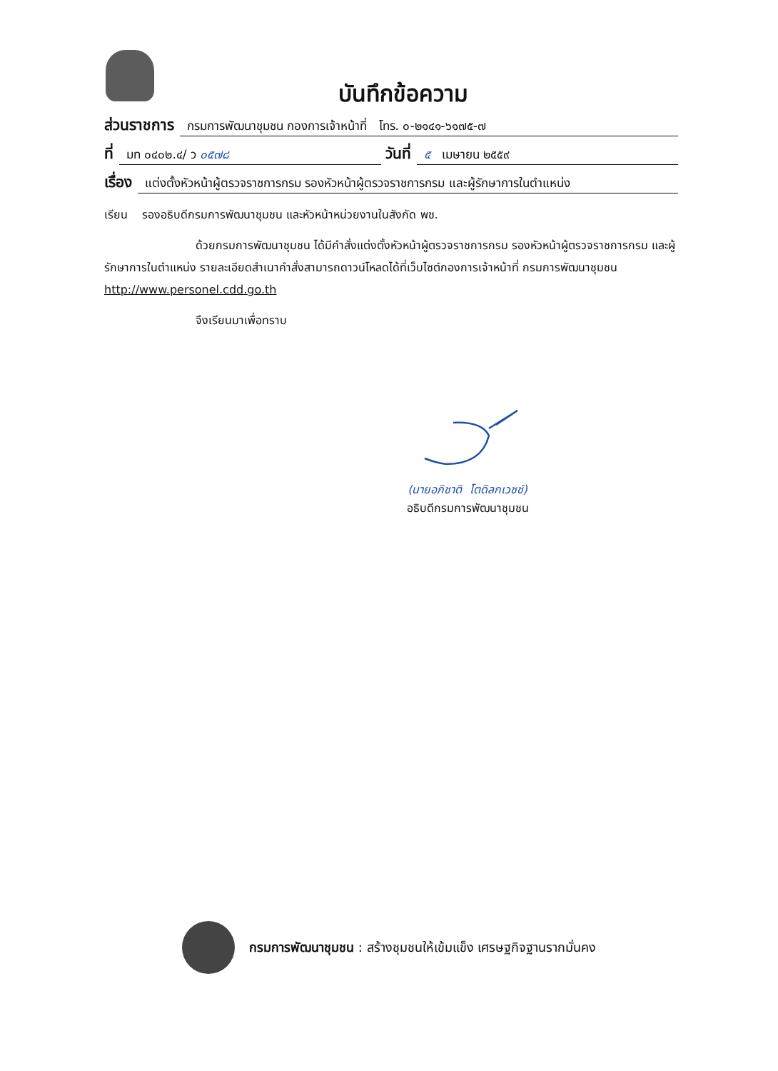บันทึกข้อความ
ส่วนราชการ กรมการพัฒนาชุมชน กองการเจ้าหน้าที่ โทร. ๐-๒๑๔๑-๖๑๗๕-๗
ที่ มท ๐๔๐๒.๔/ ว ๐๕๗๘ วันที่ ๕ เมษายน ๒๕๕๙
เรื่อง แต่งตั้งหัวหน้าผู้ตรวจราชการกรม รองหัวหน้าผู้ตรวจราชการกรม และผู้รักษาการในตำแหน่ง
เรียน รองอธิบดีกรมการพัฒนาชุมชน และหัวหน้าหน่วยงานในสังกัด พช.
ด้วยกรมการพัฒนาชุมชน ได้มีคำสั่งแต่งตั้งหัวหน้าผู้ตรวจราชการกรม รองหัวหน้าผู้ตรวจราชการกรม และผู้รักษาการในตำแหน่ง รายละเอียดสำเนาคำสั่งสามารถดาวน์โหลดได้ที่เว็บไซต์กองการเจ้าหน้าที่ กรมการพัฒนาชุมชน http://www.personel.cdd.go.th
จึงเรียนมาเพื่อทราบ
(นายอภิชาติ โตดิลกเวชช์)
อธิบดีกรมการพัฒนาชุมชน
กรมการพัฒนาชุมชน : สร้างชุมชนให้เข้มแข็ง เศรษฐกิจฐานรากมั่นคง